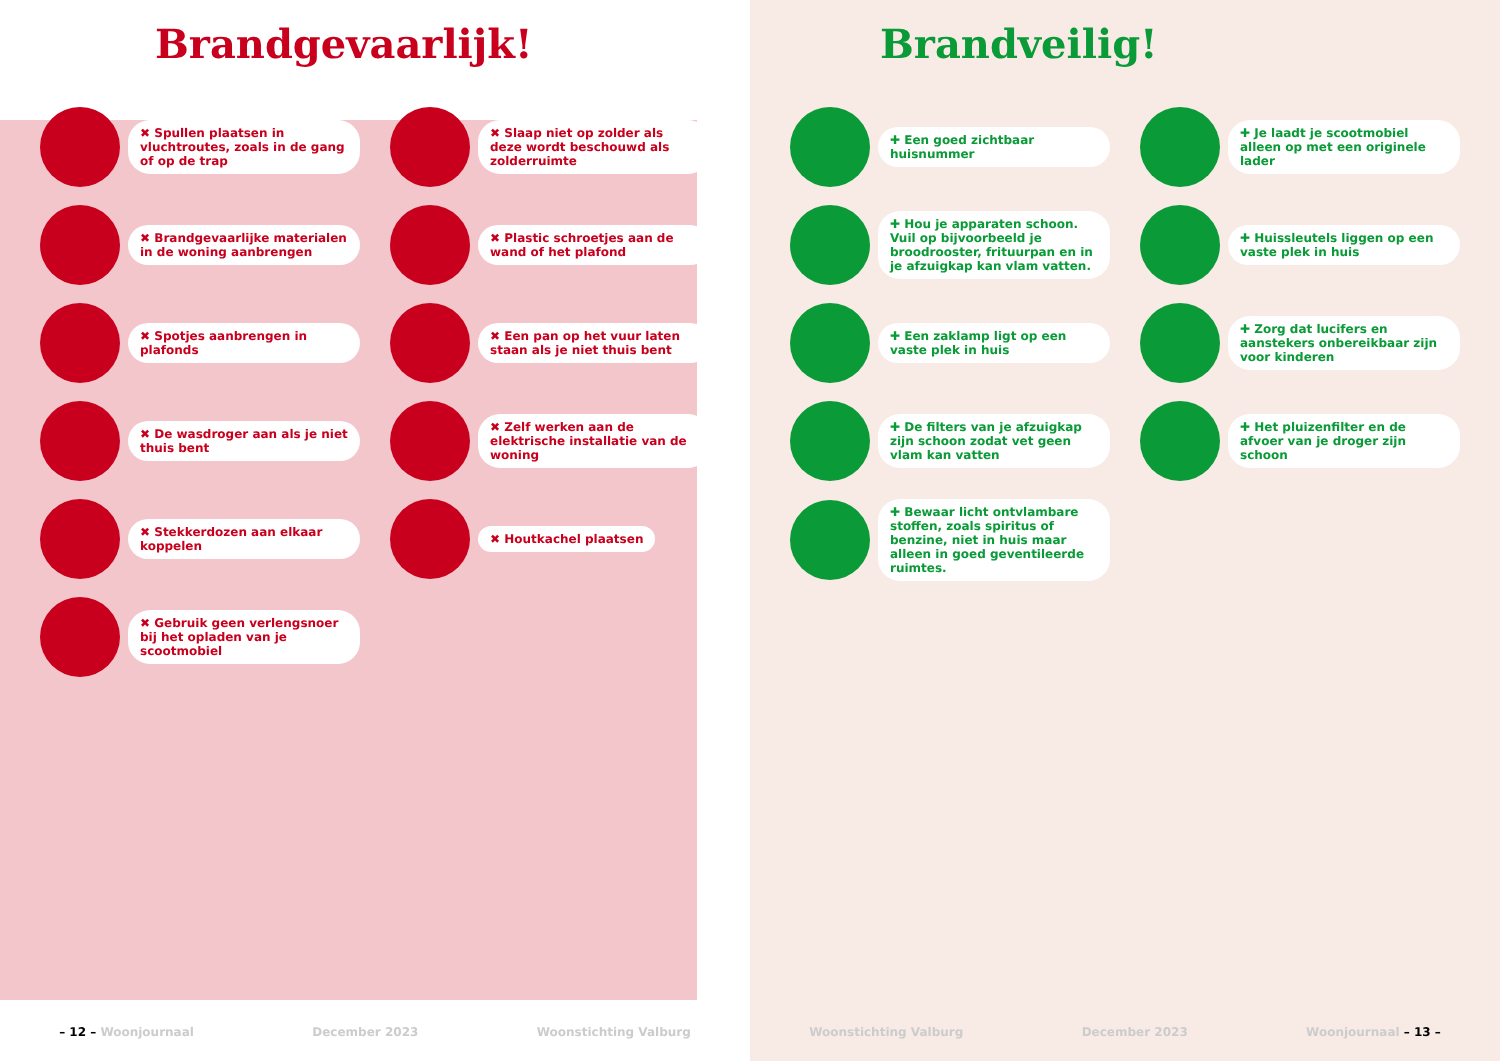Brandgevaarlijk!
✖ Spullen plaatsen in vluchtroutes, zoals in de gang of op de trap
✖ Slaap niet op zolder als deze wordt beschouwd als zolderruimte
✖ Brandgevaarlijke materialen in de woning aanbrengen
✖ Plastic schroetjes aan de wand of het plafond
✖ Spotjes aanbrengen in plafonds
✖ Een pan op het vuur laten staan als je niet thuis bent
✖ De wasdroger aan als je niet thuis bent
✖ Zelf werken aan de elektrische installatie van de woning
✖ Stekkerdozen aan elkaar koppelen
✖ Houtkachel plaatsen
✖ Gebruik geen verlengsnoer bij het opladen van je scootmobiel
– 12 – Woonjournaal December 2023 Woonstichting Valburg
Brandveilig!
✚ Een goed zichtbaar huisnummer
✚ Je laadt je scootmobiel alleen op met een originele lader
✚ Hou je apparaten schoon. Vuil op bijvoorbeeld je broodrooster, frituurpan en in je afzuigkap kan vlam vatten.
✚ Huissleutels liggen op een vaste plek in huis
✚ Een zaklamp ligt op een vaste plek in huis
✚ Zorg dat lucifers en aanstekers onbereikbaar zijn voor kinderen
✚ De filters van je afzuigkap zijn schoon zodat vet geen vlam kan vatten
✚ Het pluizenfilter en de afvoer van je droger zijn schoon
✚ Bewaar licht ontvlambare stoffen, zoals spiritus of benzine, niet in huis maar alleen in goed geventileerde ruimtes.
Woonstichting Valburg December 2023 Woonjournaal – 13 –